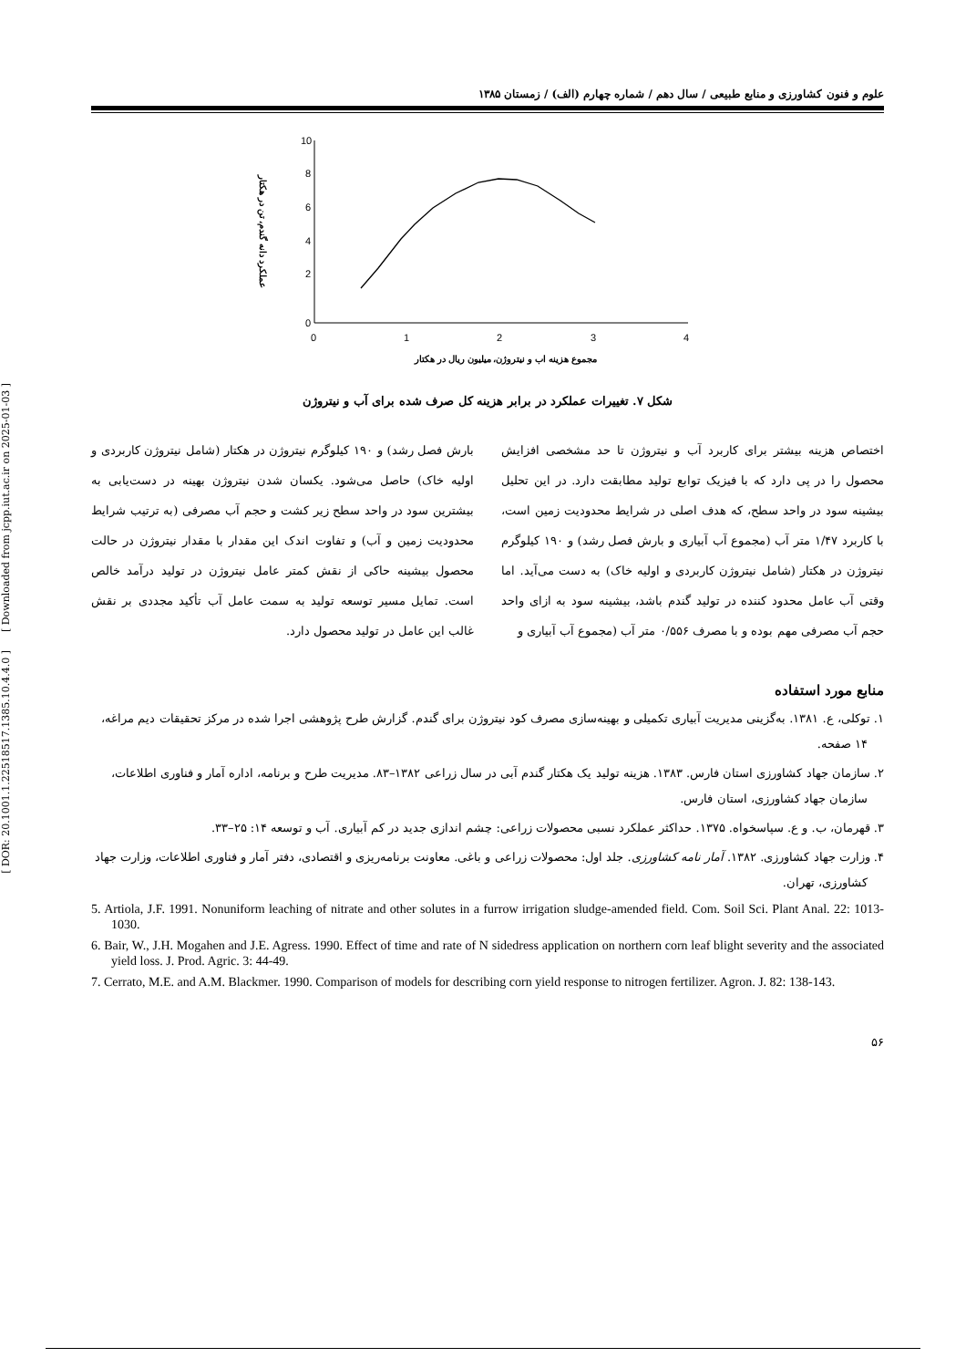[ Downloaded from jcpp.iut.ac.ir on 2025-01-03 ]
[ DOR: 20.1001.1.22518517.1385.10.4.4.0 ]
علوم و فنون کشاورزی و منابع طبیعی / سال دهم / شماره چهارم (الف) / زمستان ۱۳۸۵
10
8
6
4
2
0
0
1
2
3
4
مجموع هزینه اب و نیتروژن، میلیون ریال در هکتار
عملکرد دانه گندم، تن در هکتار
شکل ۷. تغییرات عملکرد در برابر هزینه کل صرف شده برای آب و نیتروژن
اختصاص هزینه بیشتر برای کاربرد آب و نیتروژن تا حد مشخصی افزایش محصول را در پی دارد که با فیزیک توابع تولید مطابقت دارد. در این تحلیل بیشینه سود در واحد سطح، که هدف اصلی در شرایط محدودیت زمین است، با کاربرد ۱/۴۷ متر آب (مجموع آب آبیاری و بارش فصل رشد) و ۱۹۰ کیلوگرم نیتروژن در هکتار (شامل نیتروژن کاربردی و اولیه خاک) به دست می‌آید. اما وقتی آب عامل محدود کننده در تولید گندم باشد، بیشینه سود به ازای واحد حجم آب مصرفی مهم بوده و با مصرف ۰/۵۵۶ متر آب (مجموع آب آبیاری و
بارش فصل رشد) و ۱۹۰ کیلوگرم نیتروژن در هکتار (شامل نیتروژن کاربردی و اولیه خاک) حاصل می‌شود. یکسان شدن نیتروژن بهینه در دست‌یابی به بیشترین سود در واحد سطح زیر کشت و حجم آب مصرفی (به ترتیب شرایط محدودیت زمین و آب) و تفاوت اندک این مقدار با مقدار نیتروژن در حالت محصول بیشینه حاکی از نقش کمتر عامل نیتروژن در تولید درآمد خالص است. تمایل مسیر توسعه تولید به سمت عامل آب تأکید مجددی بر نقش غالب این عامل در تولید محصول دارد.
منابع مورد استفاده
۱. توکلی، ع. ۱۳۸۱. به‌گزینی مدیریت آبیاری تکمیلی و بهینه‌سازی مصرف کود نیتروژن برای گندم. گزارش طرح پژوهشی اجرا شده در مرکز تحقیقات دیم مراغه، ۱۴ صفحه.
۲. سازمان جهاد کشاورزی استان فارس. ۱۳۸۳. هزینه تولید یک هکتار گندم آبی در سال زراعی ۱۳۸۲–۸۳. مدیریت طرح و برنامه، اداره آمار و فناوری اطلاعات، سازمان جهاد کشاورزی، استان فارس.
۳. قهرمان، ب. و ع. سپاسخواه. ۱۳۷۵. حداکثر عملکرد نسبی محصولات زراعی: چشم اندازی جدید در کم آبیاری. آب و توسعه ۱۴: ۲۵–۳۳.
۴. وزارت جهاد کشاورزی. ۱۳۸۲. آمار نامه کشاورزی. جلد اول: محصولات زراعی و باغی. معاونت برنامه‌ریزی و اقتصادی، دفتر آمار و فناوری اطلاعات، وزارت جهاد کشاورزی، تهران.
5. Artiola, J.F. 1991. Nonuniform leaching of nitrate and other solutes in a furrow irrigation sludge-amended field. Com. Soil Sci. Plant Anal. 22: 1013-1030.
6. Bair, W., J.H. Mogahen and J.E. Agress. 1990. Effect of time and rate of N sidedress application on northern corn leaf blight severity and the associated yield loss. J. Prod. Agric. 3: 44-49.
7. Cerrato, M.E. and A.M. Blackmer. 1990. Comparison of models for describing corn yield response to nitrogen fertilizer. Agron. J. 82: 138-143.
۵۶